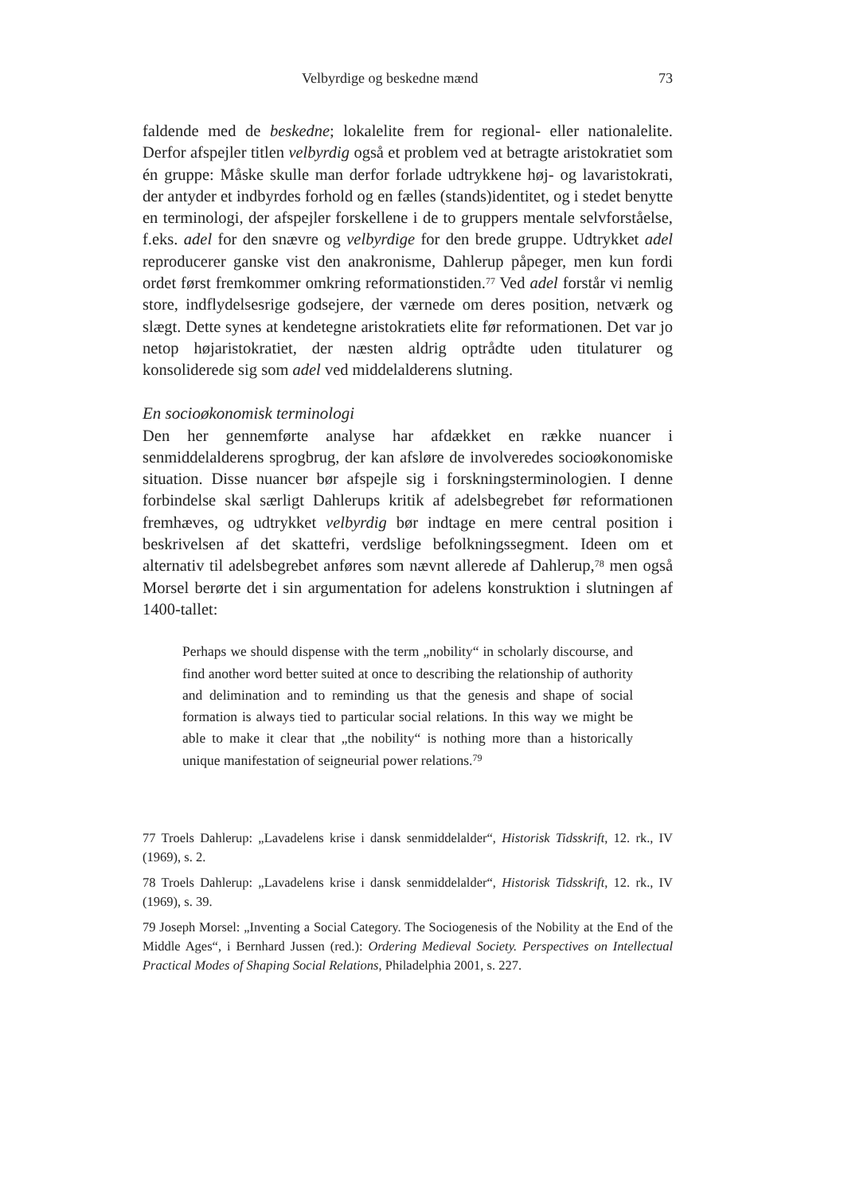Velbyrdige og beskedne mænd 73
faldende med de beskedne; lokalelite frem for regional- eller nationalelite. Derfor afspejler titlen velbyrdig også et problem ved at betragte aristokratiet som én gruppe: Måske skulle man derfor forlade udtrykkene høj- og lavaristokrati, der antyder et indbyrdes forhold og en fælles (stands)identitet, og i stedet benytte en terminologi, der afspejler forskellene i de to gruppers mentale selvforståelse, f.eks. adel for den snævre og velbyrdige for den brede gruppe. Udtrykket adel reproducerer ganske vist den anakronisme, Dahlerup påpeger, men kun fordi ordet først fremkommer omkring reformationstiden.<sup>77</sup> Ved adel forstår vi nemlig store, indflydelsesrige godsejere, der værnede om deres position, netværk og slægt. Dette synes at kendetegne aristokratiets elite før reformationen. Det var jo netop højaristokratiet, der næsten aldrig optrådte uden titulaturer og konsoliderede sig som adel ved middelalderens slutning.
En socioøkonomisk terminologi
Den her gennemførte analyse har afdækket en række nuancer i senmiddelalderens sprogbrug, der kan afsløre de involveredes socioøkonomiske situation. Disse nuancer bør afspejle sig i forskningsterminologien. I denne forbindelse skal særligt Dahlerups kritik af adelsbegrebet før reformationen fremhæves, og udtrykket velbyrdig bør indtage en mere central position i beskrivelsen af det skattefri, verdslige befolkningssegment. Ideen om et alternativ til adelsbegrebet anføres som nævnt allerede af Dahlerup,<sup>78</sup> men også Morsel berørte det i sin argumentation for adelens konstruktion i slutningen af 1400-tallet:
Perhaps we should dispense with the term „nobility“ in scholarly discourse, and find another word better suited at once to describing the relationship of authority and delimination and to reminding us that the genesis and shape of social formation is always tied to particular social relations. In this way we might be able to make it clear that „the nobility“ is nothing more than a historically unique manifestation of seigneurial power relations.<sup>79</sup>
77 Troels Dahlerup: „Lavadelens krise i dansk senmiddelalder“, Historisk Tidsskrift, 12. rk., IV (1969), s. 2.
78 Troels Dahlerup: „Lavadelens krise i dansk senmiddelalder“, Historisk Tidsskrift, 12. rk., IV (1969), s. 39.
79 Joseph Morsel: „Inventing a Social Category. The Sociogenesis of the Nobility at the End of the Middle Ages“, i Bernhard Jussen (red.): Ordering Medieval Society. Perspectives on Intellectual Practical Modes of Shaping Social Relations, Philadelphia 2001, s. 227.